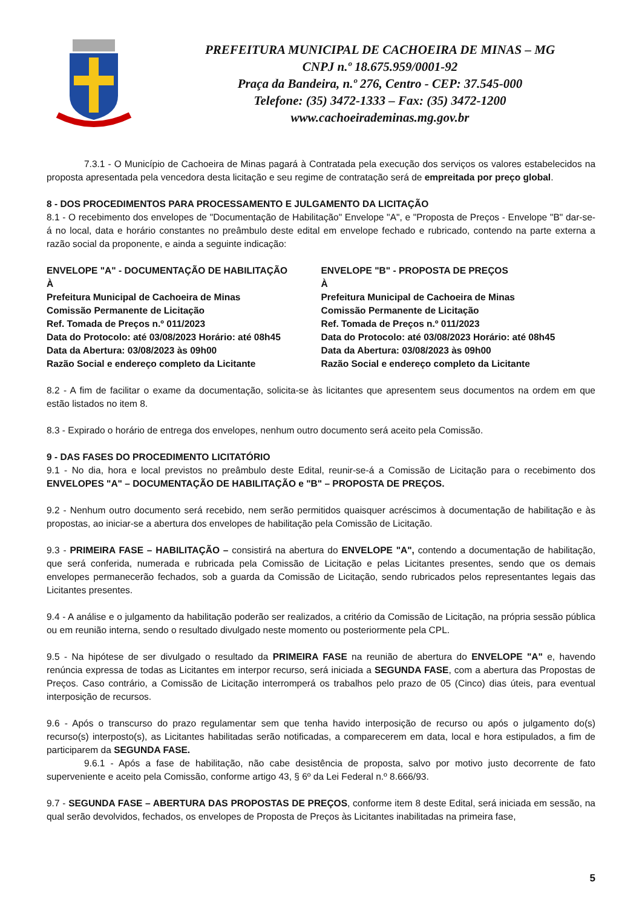PREFEITURA MUNICIPAL DE CACHOEIRA DE MINAS – MG
CNPJ n.º 18.675.959/0001-92
Praça da Bandeira, n.º 276, Centro - CEP: 37.545-000
Telefone: (35) 3472-1333 – Fax: (35) 3472-1200
www.cachoeirademinas.mg.gov.br
7.3.1 - O Município de Cachoeira de Minas pagará à Contratada pela execução dos serviços os valores estabelecidos na proposta apresentada pela vencedora desta licitação e seu regime de contratação será de empreitada por preço global.
8 - DOS PROCEDIMENTOS PARA PROCESSAMENTO E JULGAMENTO DA LICITAÇÃO
8.1 - O recebimento dos envelopes de "Documentação de Habilitação" Envelope "A", e "Proposta de Preços - Envelope "B" dar-se-á no local, data e horário constantes no preâmbulo deste edital em envelope fechado e rubricado, contendo na parte externa a razão social da proponente, e ainda a seguinte indicação:
ENVELOPE "A" - DOCUMENTAÇÃO DE HABILITAÇÃO
À
Prefeitura Municipal de Cachoeira de Minas
Comissão Permanente de Licitação
Ref. Tomada de Preços n.º 011/2023
Data do Protocolo: até 03/08/2023 Horário: até 08h45
Data da Abertura: 03/08/2023 às 09h00
Razão Social e endereço completo da Licitante
ENVELOPE "B" - PROPOSTA DE PREÇOS
À
Prefeitura Municipal de Cachoeira de Minas
Comissão Permanente de Licitação
Ref. Tomada de Preços n.º 011/2023
Data do Protocolo: até 03/08/2023 Horário: até 08h45
Data da Abertura: 03/08/2023 às 09h00
Razão Social e endereço completo da Licitante
8.2 - A fim de facilitar o exame da documentação, solicita-se às licitantes que apresentem seus documentos na ordem em que estão listados no item 8.
8.3 - Expirado o horário de entrega dos envelopes, nenhum outro documento será aceito pela Comissão.
9 - DAS FASES DO PROCEDIMENTO LICITATÓRIO
9.1 - No dia, hora e local previstos no preâmbulo deste Edital, reunir-se-á a Comissão de Licitação para o recebimento dos ENVELOPES "A" – DOCUMENTAÇÃO DE HABILITAÇÃO e "B" – PROPOSTA DE PREÇOS.
9.2 - Nenhum outro documento será recebido, nem serão permitidos quaisquer acréscimos à documentação de habilitação e às propostas, ao iniciar-se a abertura dos envelopes de habilitação pela Comissão de Licitação.
9.3 - PRIMEIRA FASE – HABILITAÇÃO – consistirá na abertura do ENVELOPE "A", contendo a documentação de habilitação, que será conferida, numerada e rubricada pela Comissão de Licitação e pelas Licitantes presentes, sendo que os demais envelopes permanecerão fechados, sob a guarda da Comissão de Licitação, sendo rubricados pelos representantes legais das Licitantes presentes.
9.4 - A análise e o julgamento da habilitação poderão ser realizados, a critério da Comissão de Licitação, na própria sessão pública ou em reunião interna, sendo o resultado divulgado neste momento ou posteriormente pela CPL.
9.5 - Na hipótese de ser divulgado o resultado da PRIMEIRA FASE na reunião de abertura do ENVELOPE "A" e, havendo renúncia expressa de todas as Licitantes em interpor recurso, será iniciada a SEGUNDA FASE, com a abertura das Propostas de Preços. Caso contrário, a Comissão de Licitação interromperá os trabalhos pelo prazo de 05 (Cinco) dias úteis, para eventual interposição de recursos.
9.6 - Após o transcurso do prazo regulamentar sem que tenha havido interposição de recurso ou após o julgamento do(s) recurso(s) interposto(s), as Licitantes habilitadas serão notificadas, a comparecerem em data, local e hora estipulados, a fim de participarem da SEGUNDA FASE.
9.6.1 - Após a fase de habilitação, não cabe desistência de proposta, salvo por motivo justo decorrente de fato superveniente e aceito pela Comissão, conforme artigo 43, § 6º da Lei Federal n.º 8.666/93.
9.7 - SEGUNDA FASE – ABERTURA DAS PROPOSTAS DE PREÇOS, conforme item 8 deste Edital, será iniciada em sessão, na qual serão devolvidos, fechados, os envelopes de Proposta de Preços às Licitantes inabilitadas na primeira fase,
5